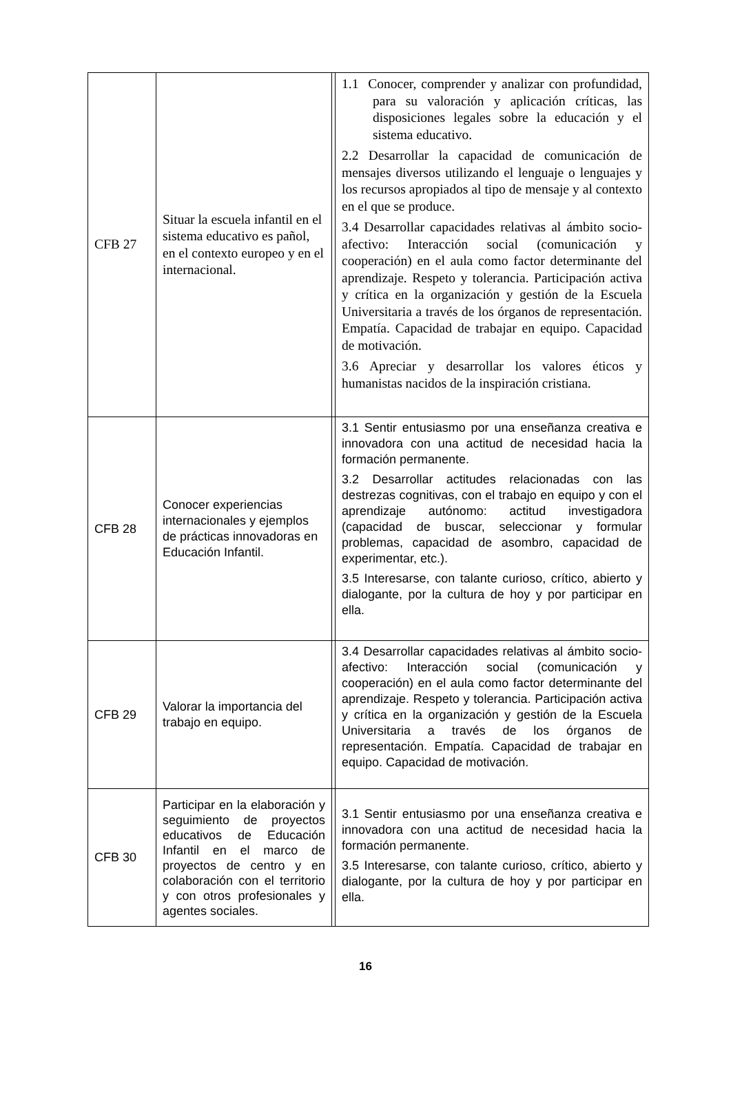| CFB 27 | Situar la escuela infantil en el sistema educativo es pañol, en el contexto europeo y en el internacional. | | 1.1 Conocer, comprender y analizar con profundidad, para su valoración y aplicación críticas, las disposiciones legales sobre la educación y el sistema educativo. 2.2 Desarrollar la capacidad de comunicación de mensajes diversos utilizando el lenguaje o lenguajes y los recursos apropiados al tipo de mensaje y al contexto en el que se produce. 3.4 Desarrollar capacidades relativas al ámbito socio-afectivo: Interacción social (comunicación y cooperación) en el aula como factor determinante del aprendizaje. Respeto y tolerancia. Participación activa y crítica en la organización y gestión de la Escuela Universitaria a través de los órganos de representación. Empatía. Capacidad de trabajar en equipo. Capacidad de motivación. 3.6 Apreciar y desarrollar los valores éticos y humanistas nacidos de la inspiración cristiana. |
| CFB 28 | Conocer experiencias internacionales y ejemplos de prácticas innovadoras en Educación Infantil. | | 3.1 Sentir entusiasmo por una enseñanza creativa e innovadora con una actitud de necesidad hacia la formación permanente. 3.2 Desarrollar actitudes relacionadas con las destrezas cognitivas, con el trabajo en equipo y con el aprendizaje autónomo: actitud investigadora (capacidad de buscar, seleccionar y formular problemas, capacidad de asombro, capacidad de experimentar, etc.). 3.5 Interesarse, con talante curioso, crítico, abierto y dialogante, por la cultura de hoy y por participar en ella. |
| CFB 29 | Valorar la importancia del trabajo en equipo. | | 3.4 Desarrollar capacidades relativas al ámbito socio-afectivo: Interacción social (comunicación y cooperación) en el aula como factor determinante del aprendizaje. Respeto y tolerancia. Participación activa y crítica en la organización y gestión de la Escuela Universitaria a través de los órganos de representación. Empatía. Capacidad de trabajar en equipo. Capacidad de motivación. |
| CFB 30 | Participar en la elaboración y seguimiento de proyectos educativos de Educación Infantil en el marco de proyectos de centro y en colaboración con el territorio y con otros profesionales y agentes sociales. | | 3.1 Sentir entusiasmo por una enseñanza creativa e innovadora con una actitud de necesidad hacia la formación permanente. 3.5 Interesarse, con talante curioso, crítico, abierto y dialogante, por la cultura de hoy y por participar en ella. |
16